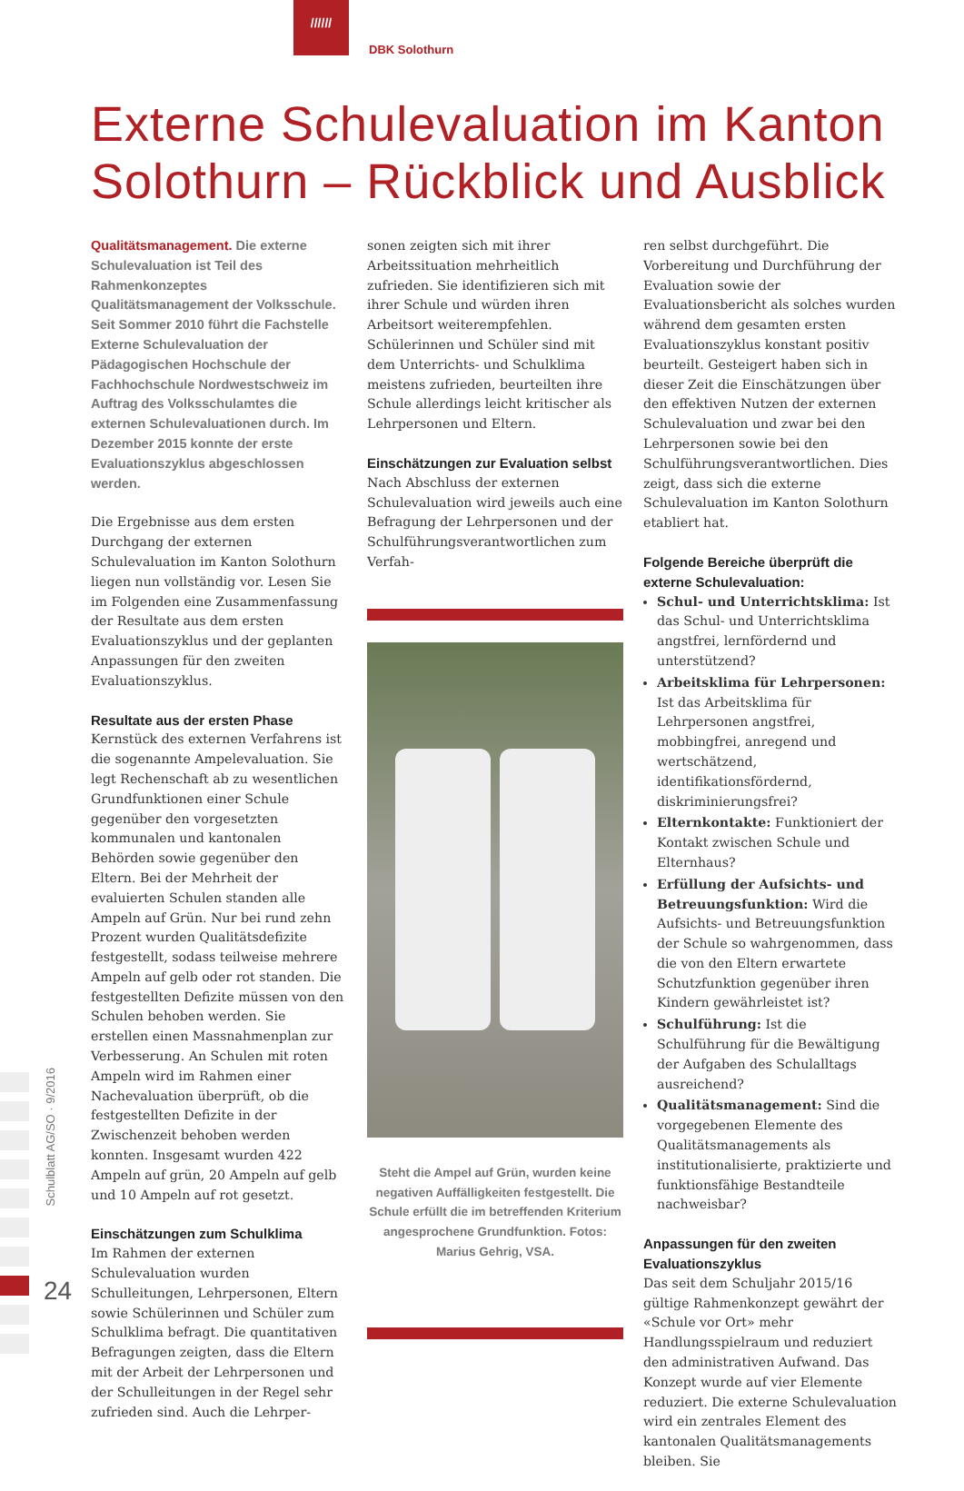//////
DBK Solothurn
Externe Schulevaluation im Kanton
Solothurn – Rückblick und Ausblick
Qualitätsmanagement. Die externe Schulevaluation ist Teil des Rahmenkonzeptes Qualitätsmanagement der Volksschule. Seit Sommer 2010 führt die Fachstelle Externe Schulevaluation der Pädagogischen Hochschule der Fachhochschule Nordwestschweiz im Auftrag des Volksschulamtes die externen Schulevaluationen durch. Im Dezember 2015 konnte der erste Evaluationszyklus abgeschlossen werden.
Die Ergebnisse aus dem ersten Durchgang der externen Schulevaluation im Kanton Solothurn liegen nun vollständig vor. Lesen Sie im Folgenden eine Zusammenfassung der Resultate aus dem ersten Evaluationszyklus und der geplanten Anpassungen für den zweiten Evaluationszyklus.
Resultate aus der ersten Phase
Kernstück des externen Verfahrens ist die sogenannte Ampelevaluation. Sie legt Rechenschaft ab zu wesentlichen Grundfunktionen einer Schule gegenüber den vorgesetzten kommunalen und kantonalen Behörden sowie gegenüber den Eltern. Bei der Mehrheit der evaluierten Schulen standen alle Ampeln auf Grün. Nur bei rund zehn Prozent wurden Qualitätsdefizite festgestellt, sodass teilweise mehrere Ampeln auf gelb oder rot standen. Die festgestellten Defizite müssen von den Schulen behoben werden. Sie erstellen einen Massnahmenplan zur Verbesserung. An Schulen mit roten Ampeln wird im Rahmen einer Nachevaluation überprüft, ob die festgestellten Defizite in der Zwischenzeit behoben werden konnten. Insgesamt wurden 422 Ampeln auf grün, 20 Ampeln auf gelb und 10 Ampeln auf rot gesetzt.
Einschätzungen zum Schulklima
Im Rahmen der externen Schulevaluation wurden Schulleitungen, Lehrpersonen, Eltern sowie Schülerinnen und Schüler zum Schulklima befragt. Die quantitativen Befragungen zeigten, dass die Eltern mit der Arbeit der Lehrpersonen und der Schulleitungen in der Regel sehr zufrieden sind. Auch die Lehrper-
sonen zeigten sich mit ihrer Arbeitssituation mehrheitlich zufrieden. Sie identifizieren sich mit ihrer Schule und würden ihren Arbeitsort weiterempfehlen. Schülerinnen und Schüler sind mit dem Unterrichts- und Schulklima meistens zufrieden, beurteilten ihre Schule allerdings leicht kritischer als Lehrpersonen und Eltern.
Einschätzungen zur Evaluation selbst
Nach Abschluss der externen Schulevaluation wird jeweils auch eine Befragung der Lehrpersonen und der Schulführungsverantwortlichen zum Verfah-
Steht die Ampel auf Grün, wurden keine negativen Auffälligkeiten festgestellt. Die Schule erfüllt die im betreffenden Kriterium angesprochene Grundfunktion. Fotos: Marius Gehrig, VSA.
ren selbst durchgeführt. Die Vorbereitung und Durchführung der Evaluation sowie der Evaluationsbericht als solches wurden während dem gesamten ersten Evaluationszyklus konstant positiv beurteilt. Gesteigert haben sich in dieser Zeit die Einschätzungen über den effektiven Nutzen der externen Schulevaluation und zwar bei den Lehrpersonen sowie bei den Schulführungsverantwortlichen. Dies zeigt, dass sich die externe Schulevaluation im Kanton Solothurn etabliert hat.
Folgende Bereiche überprüft die externe Schulevaluation:
Schul- und Unterrichtsklima: Ist das Schul- und Unterrichtsklima angstfrei, lernfördernd und unterstützend?
Arbeitsklima für Lehrpersonen: Ist das Arbeitsklima für Lehrpersonen angstfrei, mobbingfrei, anregend und wertschätzend, identifikationsfördernd, diskriminierungsfrei?
Elternkontakte: Funktioniert der Kontakt zwischen Schule und Elternhaus?
Erfüllung der Aufsichts- und Betreuungsfunktion: Wird die Aufsichts- und Betreuungsfunktion der Schule so wahrgenommen, dass die von den Eltern erwartete Schutzfunktion gegenüber ihren Kindern gewährleistet ist?
Schulführung: Ist die Schulführung für die Bewältigung der Aufgaben des Schulalltags ausreichend?
Qualitätsmanagement: Sind die vorgegebenen Elemente des Qualitätsmanagements als institutionalisierte, praktizierte und funktionsfähige Bestandteile nachweisbar?
Anpassungen für den zweiten Evaluationszyklus
Das seit dem Schuljahr 2015/16 gültige Rahmenkonzept gewährt der «Schule vor Ort» mehr Handlungsspielraum und reduziert den administrativen Aufwand. Das Konzept wurde auf vier Elemente reduziert. Die externe Schulevaluation wird ein zentrales Element des kantonalen Qualitätsmanagements bleiben. Sie
Schulblatt AG/SO · 9/2016
24